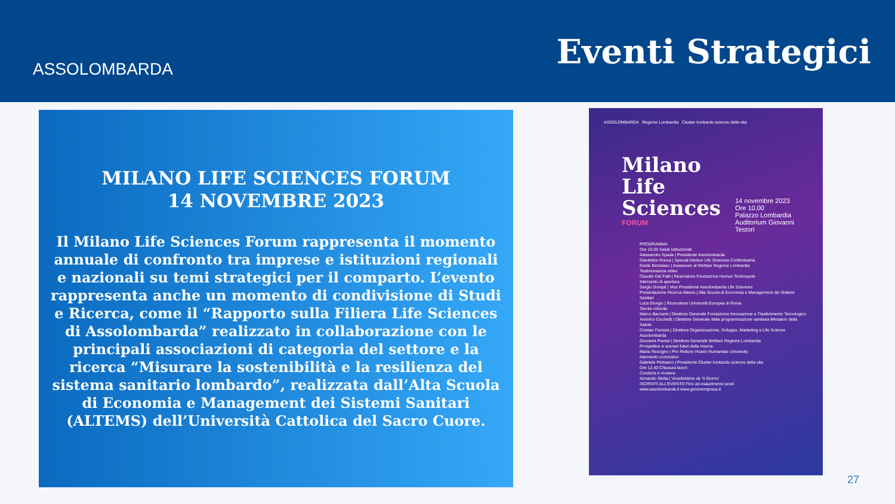ASSOLOMBARDA
Eventi Strategici
MILANO LIFE SCIENCES FORUM
14 NOVEMBRE 2023
Il Milano Life Sciences Forum rappresenta il momento annuale di confronto tra imprese e istituzioni regionali e nazionali su temi strategici per il comparto. L’evento rappresenta anche un momento di condivisione di Studi e Ricerca, come il “Rapporto sulla Filiera Life Sciences di Assolombarda” realizzato in collaborazione con le principali associazioni di categoria del settore e la ricerca “Misurare la sostenibilità e la resilienza del sistema sanitario lombardo”, realizzata dall’Alta Scuola di Economia e Management dei Sistemi Sanitari (ALTEMS) dell’Università Cattolica del Sacro Cuore.
ASSOLOMBARDA Regione Lombardia Cluster lombardo scienze della vita
Milano
Life
Sciences
FORUM
14 novembre 2023
Ore 10.00
Palazzo Lombardia
Auditorium Giovanni Testori
PROGRAMMA
Ore 10.00 Saluti Istituzionali
Alessandro Spada | Presidente Assolombarda
Gianfelice Rocca | Special Advisor Life Sciences Confindustria
Guido Bertolaso | Assessore al Welfare Regione Lombardia
Testimonianza video
Claudio Del Fatti | Ricercatore Fondazione Human Technopole
Intervento di apertura
Sergio Dompé | Vice Presidente Assolombarda Life Sciences
Presentazione Ricerca Altems | Alta Scuola di Economia e Management dei Sistemi Sanitari
Luca Giorgio | Ricercatore Università Europea di Roma
Tavola rotonda
Marco Baccanti | Direttore Generale Fondazione Innovazione e Trasferimento Tecnologico
Americo Cicchetti | Direttore Generale della programmazione sanitaria Ministero della Salute
Cristian Ferraris | Direttore Organizzazione, Sviluppo, Marketing e Life Science Assolombarda
Giovanni Pavesi | Direttore Generale Welfare Regione Lombardia
Prospettive e scenari futuri della ricerca
Maria Rescigno | Pro Rettore Vicario Humanitas University
Intervento conclusivo
Gabriele Pelissero | Presidente Cluster lombardo scienze della vita
Ore 12.40 Chiusura lavori
Conduce e modera
Armando Stella | Vicedirettore de 'Il Giorno'
ISCRIVITI ALL'EVENTO Fino ad esaurimento posti
www.assolombarda.it www.genioeimpresa.it
27